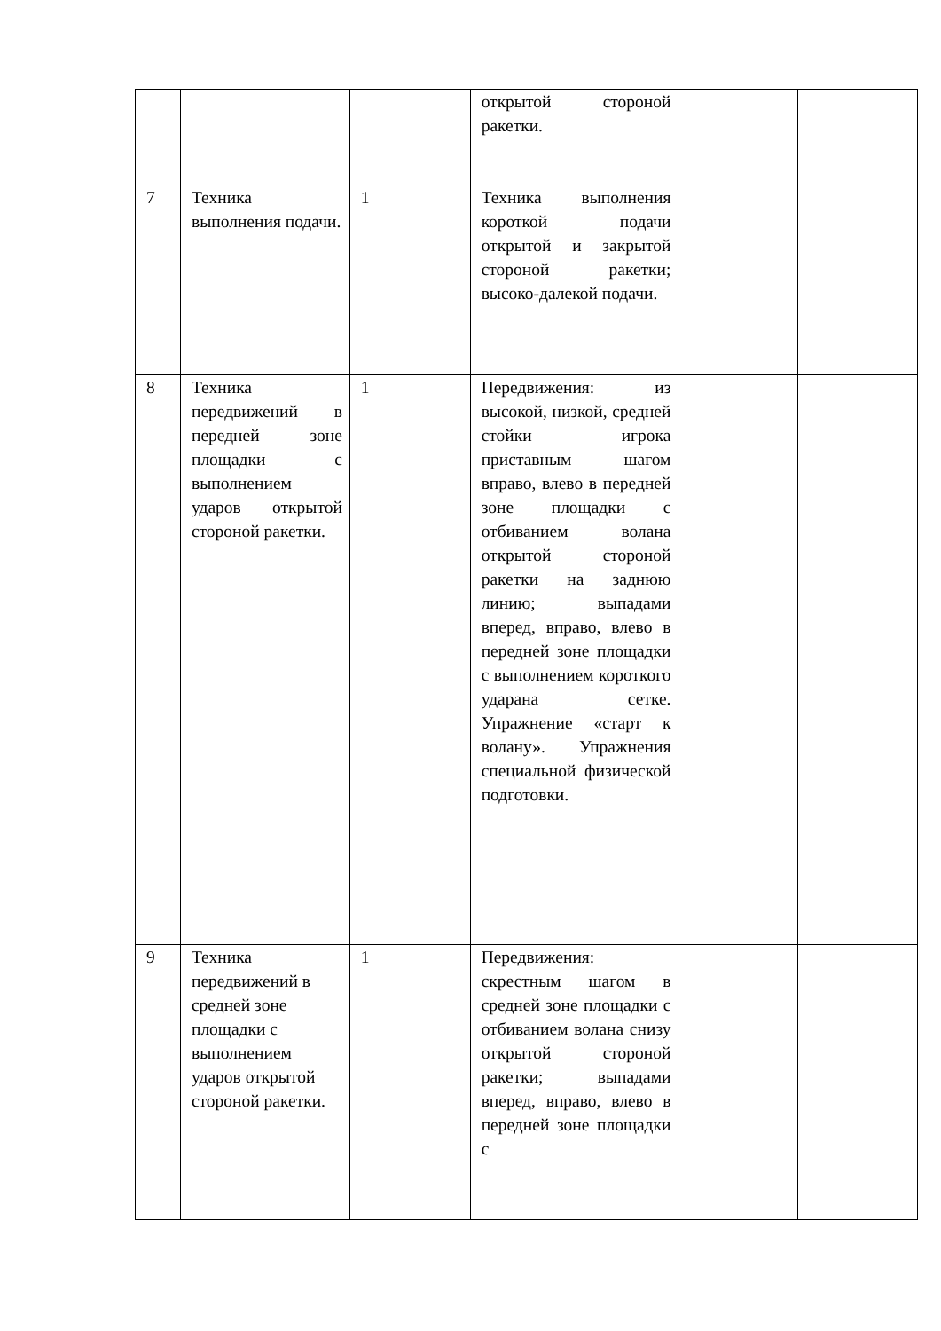| | | | открытой стороной ракетки. | | |
| 7 | Техника выполнения подачи. | 1 | Техника выполнения короткой подачи открытой и закрытой стороной ракетки; высоко-далекой подачи. | | |
| 8 | Техника передвижений в передней зоне площадки с выполнением ударов открытой стороной ракетки. | 1 | Передвижения: из высокой, низкой, средней стойки игрока приставным шагом вправо, влево в передней зоне площадки с отбиванием волана открытой стороной ракетки на заднюю линию; выпадами вперед, вправо, влево в передней зоне площадки с выполнением короткого ударана сетке. Упражнение «старт к волану». Упражнения специальной физической подготовки. | | |
| 9 | Техника передвижений в средней зоне площадки с выполнением ударов открытой стороной ракетки. | 1 | Передвижения: скрестным шагом в средней зоне площадки с отбиванием волана снизу открытой стороной ракетки; выпадами вперед, вправо, влево в передней зоне площадки с | | |